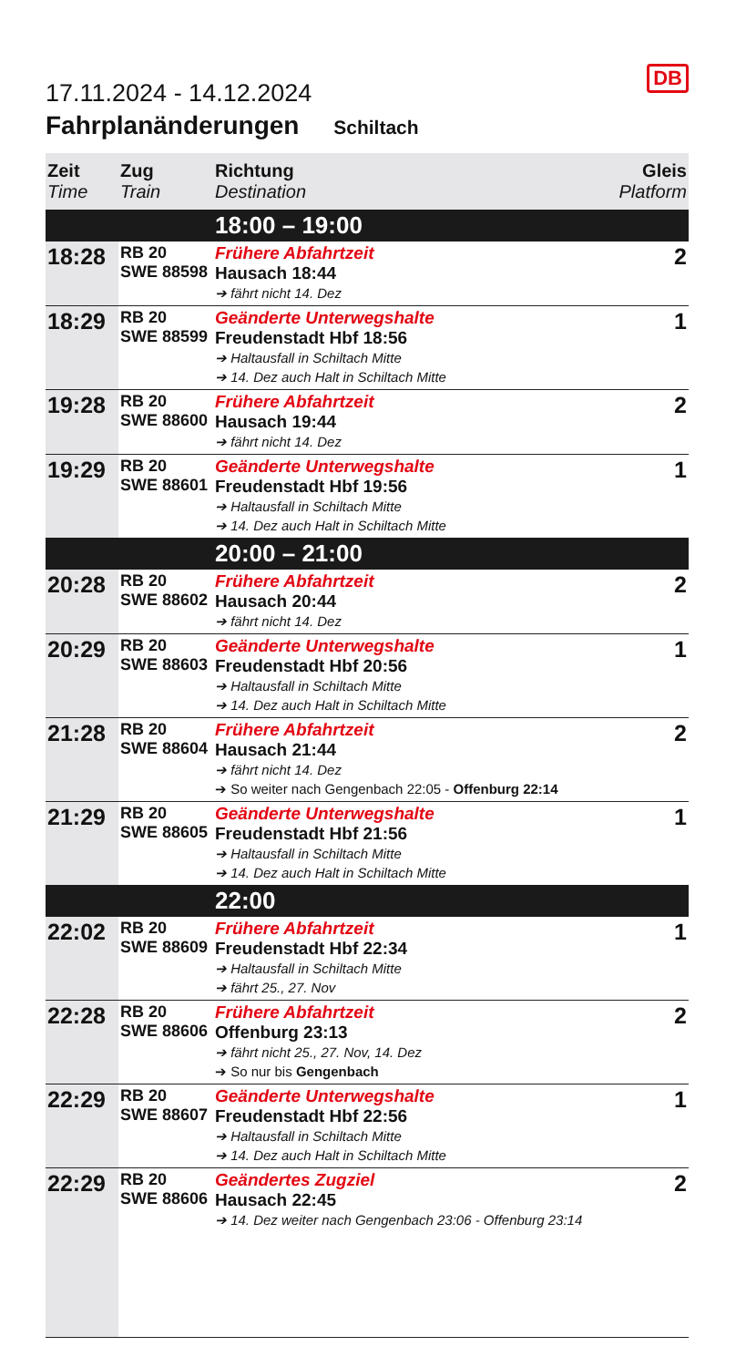DB
17.11.2024 - 14.12.2024
Fahrplanänderungen Schiltach
| Zeit Time | Zug Train | Richtung Destination | Gleis Platform |
| --- | --- | --- | --- |
| | | 18:00 – 19:00 | |
| 18:28 | RB 20 SWE 88598 | Frühere Abfahrtzeit Hausach 18:44 ➔ fährt nicht 14. Dez | 2 |
| 18:29 | RB 20 SWE 88599 | Geänderte Unterwegshalte Freudenstadt Hbf 18:56 ➔ Haltausfall in Schiltach Mitte ➔ 14. Dez auch Halt in Schiltach Mitte | 1 |
| 19:28 | RB 20 SWE 88600 | Frühere Abfahrtzeit Hausach 19:44 ➔ fährt nicht 14. Dez | 2 |
| 19:29 | RB 20 SWE 88601 | Geänderte Unterwegshalte Freudenstadt Hbf 19:56 ➔ Haltausfall in Schiltach Mitte ➔ 14. Dez auch Halt in Schiltach Mitte | 1 |
| | | 20:00 – 21:00 | |
| 20:28 | RB 20 SWE 88602 | Frühere Abfahrtzeit Hausach 20:44 ➔ fährt nicht 14. Dez | 2 |
| 20:29 | RB 20 SWE 88603 | Geänderte Unterwegshalte Freudenstadt Hbf 20:56 ➔ Haltausfall in Schiltach Mitte ➔ 14. Dez auch Halt in Schiltach Mitte | 1 |
| 21:28 | RB 20 SWE 88604 | Frühere Abfahrtzeit Hausach 21:44 ➔ fährt nicht 14. Dez ➔ So weiter nach Gengenbach 22:05 - Offenburg 22:14 | 2 |
| 21:29 | RB 20 SWE 88605 | Geänderte Unterwegshalte Freudenstadt Hbf 21:56 ➔ Haltausfall in Schiltach Mitte ➔ 14. Dez auch Halt in Schiltach Mitte | 1 |
| | | 22:00 | |
| 22:02 | RB 20 SWE 88609 | Frühere Abfahrtzeit Freudenstadt Hbf 22:34 ➔ Haltausfall in Schiltach Mitte ➔ fährt 25., 27. Nov | 1 |
| 22:28 | RB 20 SWE 88606 | Frühere Abfahrtzeit Offenburg 23:13 ➔ fährt nicht 25., 27. Nov, 14. Dez ➔ So nur bis Gengenbach | 2 |
| 22:29 | RB 20 SWE 88607 | Geänderte Unterwegshalte Freudenstadt Hbf 22:56 ➔ Haltausfall in Schiltach Mitte ➔ 14. Dez auch Halt in Schiltach Mitte | 1 |
| 22:29 | RB 20 SWE 88606 | Geändertes Zugziel Hausach 22:45 ➔ 14. Dez weiter nach Gengenbach 23:06 - Offenburg 23:14 | 2 |